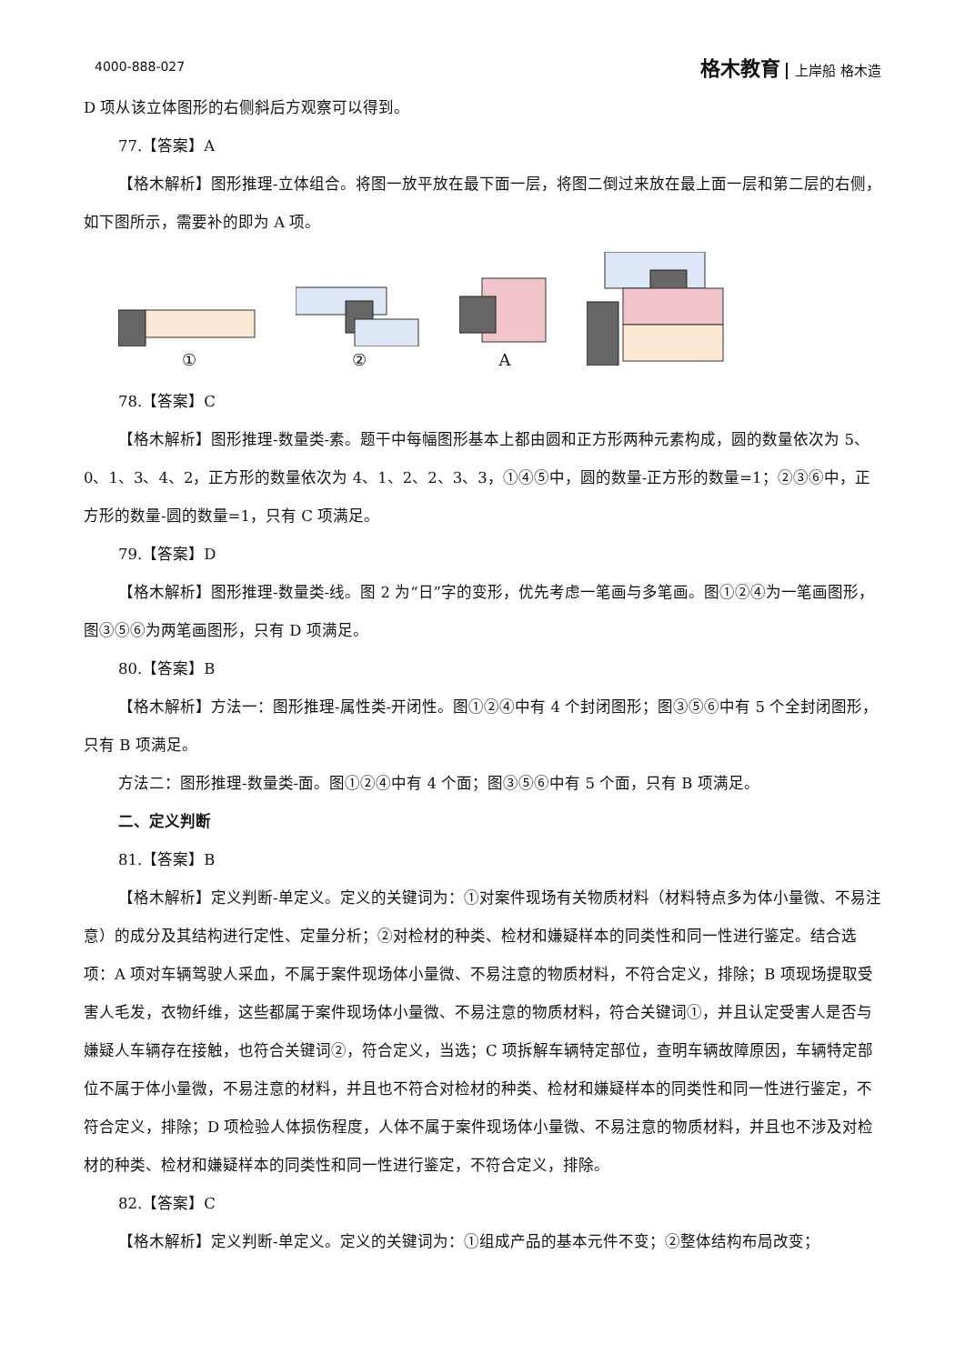4000-888-027
格木教育 上岸船 格木造
D 项从该立体图形的右侧斜后方观察可以得到。
77.【答案】A
【格木解析】图形推理-立体组合。将图一放平放在最下面一层，将图二倒过来放在最上面一层和第二层的右侧，如下图所示，需要补的即为 A 项。
①
②
A
78.【答案】C
【格木解析】图形推理-数量类-素。题干中每幅图形基本上都由圆和正方形两种元素构成，圆的数量依次为 5、0、1、3、4、2，正方形的数量依次为 4、1、2、2、3、3，①④⑤中，圆的数量-正方形的数量=1；②③⑥中，正方形的数量-圆的数量=1，只有 C 项满足。
79.【答案】D
【格木解析】图形推理-数量类-线。图 2 为“日”字的变形，优先考虑一笔画与多笔画。图①②④为一笔画图形，图③⑤⑥为两笔画图形，只有 D 项满足。
80.【答案】B
【格木解析】方法一：图形推理-属性类-开闭性。图①②④中有 4 个封闭图形；图③⑤⑥中有 5 个全封闭图形，只有 B 项满足。
方法二：图形推理-数量类-面。图①②④中有 4 个面；图③⑤⑥中有 5 个面，只有 B 项满足。
二、定义判断
81.【答案】B
【格木解析】定义判断-单定义。定义的关键词为：①对案件现场有关物质材料（材料特点多为体小量微、不易注意）的成分及其结构进行定性、定量分析；②对检材的种类、检材和嫌疑样本的同类性和同一性进行鉴定。结合选项：A 项对车辆驾驶人采血，不属于案件现场体小量微、不易注意的物质材料，不符合定义，排除；B 项现场提取受害人毛发，衣物纤维，这些都属于案件现场体小量微、不易注意的物质材料，符合关键词①，并且认定受害人是否与嫌疑人车辆存在接触，也符合关键词②，符合定义，当选；C 项拆解车辆特定部位，查明车辆故障原因，车辆特定部位不属于体小量微，不易注意的材料，并且也不符合对检材的种类、检材和嫌疑样本的同类性和同一性进行鉴定，不符合定义，排除；D 项检验人体损伤程度，人体不属于案件现场体小量微、不易注意的物质材料，并且也不涉及对检材的种类、检材和嫌疑样本的同类性和同一性进行鉴定，不符合定义，排除。
82.【答案】C
【格木解析】定义判断-单定义。定义的关键词为：①组成产品的基本元件不变；②整体结构布局改变；